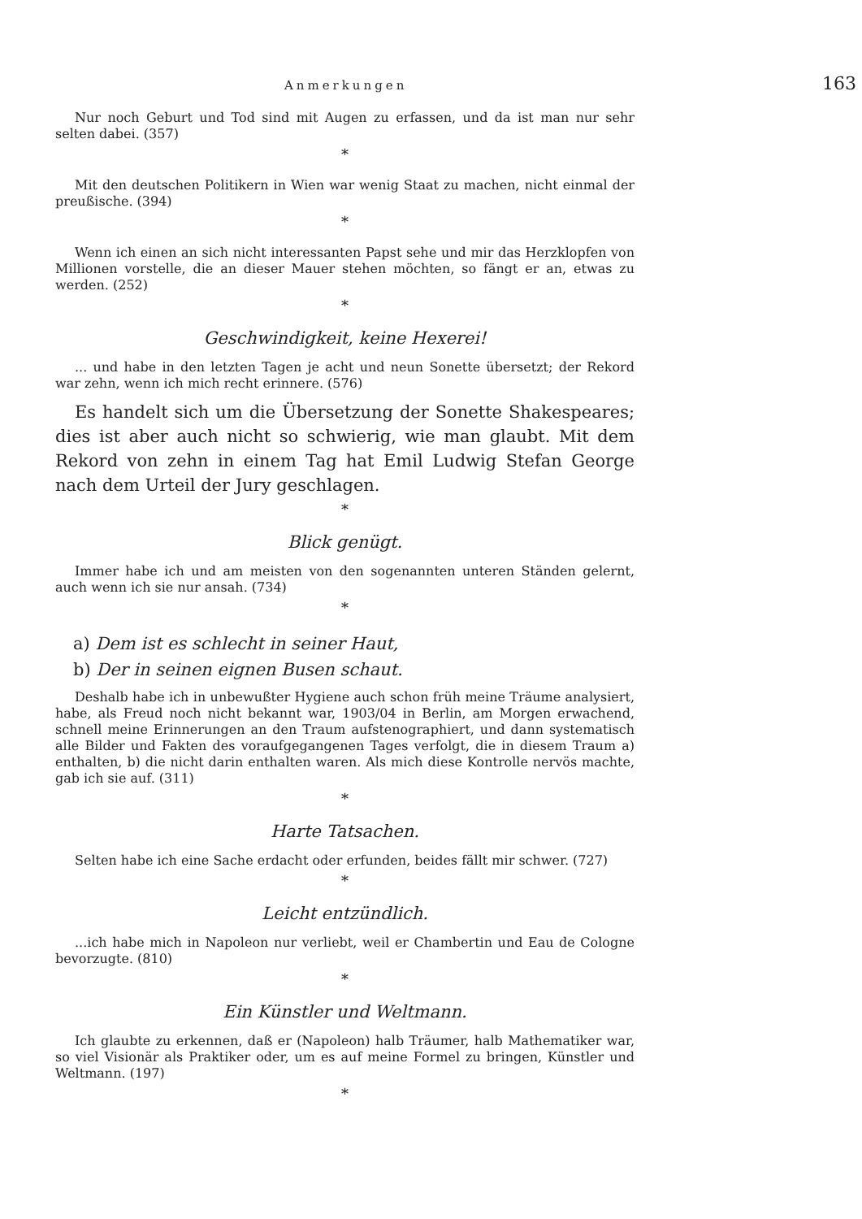Anmerkungen 163
Nur noch Geburt und Tod sind mit Augen zu erfassen, und da ist man nur sehr selten dabei. (357)
*
Mit den deutschen Politikern in Wien war wenig Staat zu machen, nicht einmal der preußische. (394)
*
Wenn ich einen an sich nicht interessanten Papst sehe und mir das Herzklopfen von Millionen vorstelle, die an dieser Mauer stehen möchten, so fängt er an, etwas zu werden. (252)
*
Geschwindigkeit, keine Hexerei!
... und habe in den letzten Tagen je acht und neun Sonette übersetzt; der Rekord war zehn, wenn ich mich recht erinnere. (576)
Es handelt sich um die Übersetzung der Sonette Shakespeares; dies ist aber auch nicht so schwierig, wie man glaubt. Mit dem Rekord von zehn in einem Tag hat Emil Ludwig Stefan George nach dem Urteil der Jury geschlagen.
*
Blick genügt.
Immer habe ich und am meisten von den sogenannten unteren Ständen gelernt, auch wenn ich sie nur ansah. (734)
*
a) Dem ist es schlecht in seiner Haut,
b) Der in seinen eignen Busen schaut.
Deshalb habe ich in unbewußter Hygiene auch schon früh meine Träume analysiert, habe, als Freud noch nicht bekannt war, 1903/04 in Berlin, am Morgen erwachend, schnell meine Erinnerungen an den Traum aufstenographiert, und dann systematisch alle Bilder und Fakten des voraufgegangenen Tages verfolgt, die in diesem Traum a) enthalten, b) die nicht darin enthalten waren. Als mich diese Kontrolle nervös machte, gab ich sie auf. (311)
*
Harte Tatsachen.
Selten habe ich eine Sache erdacht oder erfunden, beides fällt mir schwer. (727)
*
Leicht entzündlich.
...ich habe mich in Napoleon nur verliebt, weil er Chambertin und Eau de Cologne bevorzugte. (810)
*
Ein Künstler und Weltmann.
Ich glaubte zu erkennen, daß er (Napoleon) halb Träumer, halb Mathematiker war, so viel Visionär als Praktiker oder, um es auf meine Formel zu bringen, Künstler und Weltmann. (197)
*